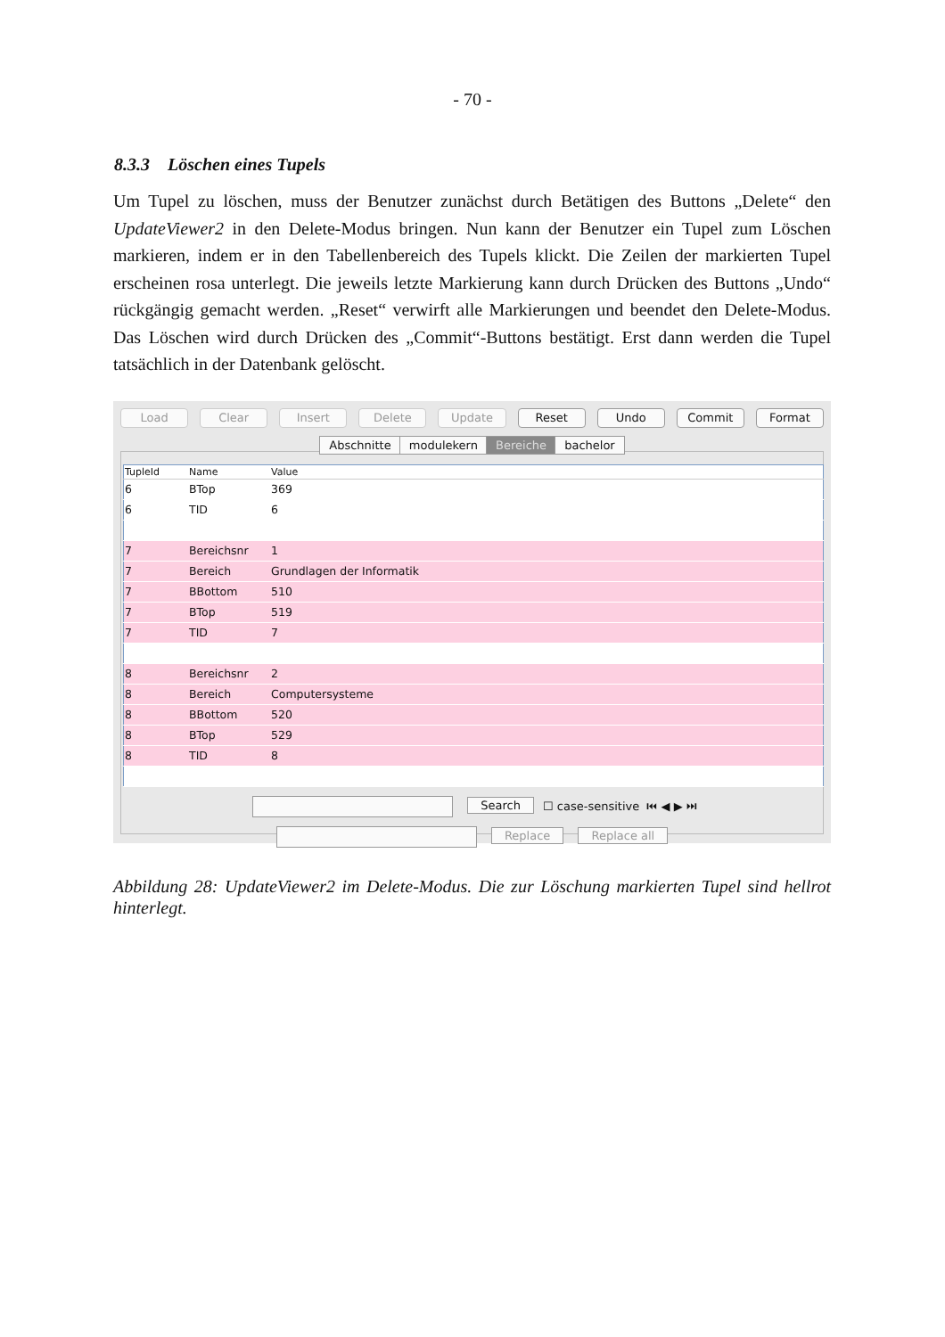- 70 -
8.3.3 Löschen eines Tupels
Um Tupel zu löschen, muss der Benutzer zunächst durch Betätigen des Buttons „Delete“ den UpdateViewer2 in den Delete-Modus bringen. Nun kann der Benutzer ein Tupel zum Löschen markieren, indem er in den Tabellenbereich des Tupels klickt. Die Zeilen der markierten Tupel erscheinen rosa unterlegt. Die jeweils letzte Markierung kann durch Drücken des Buttons „Undo“ rückgängig gemacht werden. „Reset“ verwirft alle Markierungen und beendet den Delete-Modus. Das Löschen wird durch Drücken des „Commit“-Buttons bestätigt. Erst dann werden die Tupel tatsächlich in der Datenbank gelöscht.
Load Clear Insert Delete Update Reset Undo Commit Format
Abschnitte modulekern Bereiche bachelor
| TupleId | Name | Value |
| --- | --- | --- |
| 6 | BTop | 369 |
| 6 | TID | 6 |
| 7 | Bereichsnr | 1 |
| 7 | Bereich | Grundlagen der Informatik |
| 7 | BBottom | 510 |
| 7 | BTop | 519 |
| 7 | TID | 7 |
| 8 | Bereichsnr | 2 |
| 8 | Bereich | Computersysteme |
| 8 | BBottom | 520 |
| 8 | BTop | 529 |
| 8 | TID | 8 |
Search ☐ case-sensitive ⏮ ◀ ▶ ⏭
Replace Replace all
Abbildung 28: UpdateViewer2 im Delete-Modus. Die zur Löschung markierten Tupel sind hellrot hinterlegt.